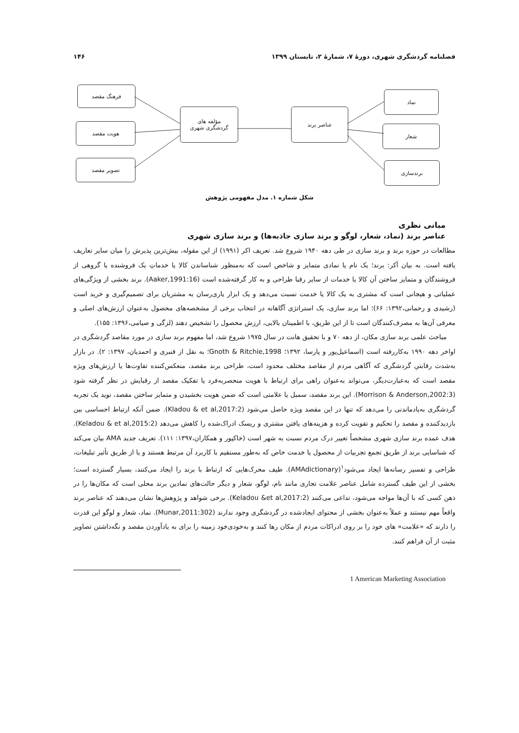فصلنامه گردشگری شهری، دورهٔ ۷، شمارهٔ ۲، تابستان ۱۳۹۹ ۱۴۶
فرهنگ مقصد
هویت مقصد
تصویر مقصد
مؤلفه های
گردشگری شهری
عناصر برند
نماد
شعار
برندسازی
شکل شماره ۱. مدل مفهومی پژوهش
مبانی نظری
عناصر برند (نماد، شعار، لوگو و برند سازی جاذبه‌ها) و برند سازی شهری
مطالعات در حوزه برند و برند سازی در طی دهه ۱۹۴۰ شروع شد. تعریف اکر (۱۹۹۱) از این مقوله، بیش‌ترین پذیرش را میان سایر تعاریف یافته است. به بیان آکر: برند؛ یک نام یا نمادی متمایز و شاخص است که به‌منظور شناساندن کالا یا خدماتِ یک فروشنده یا گروهی از فروشندگان و متمایز ساختن آن کالا یا خدمات از سایر رقبا طراحی و به کار گرفته‌شده است (Aaker,1991:16). برند بخشی از ویژگی‌های عملیاتی و هیجانی است که مشتری به یک کالا یا خدمت نسبت می‌دهد و یک ابزار یاری‌رسان به مشتریان برای تصمیم‌گیری و خرید است (رشیدی و رحمانی،۱۳۹۲: ۶۶)؛ اما برند سازی، یک استراتژی آگاهانه در انتخاب برخی از مشخصه‌های محصول به‌عنوان ارزش‌های اصلی و معرفی آن‌ها به مصرف‌کنندگان است تا از این طریق، با اطمینان بالایی، ارزش محصول را تشخیص دهند (لزگی و صیامی،۱۳۹۶: ۱۵۵).
مباحث علمی برند سازی مکان، از دهه ۷۰ و با تحقیق هانت در سال ۱۹۷۵ شروع شد، اما مفهوم برند سازی در مورد مقاصد گردشگری در اواخر دهه ۱۹۹۰ به‌کاررفته است (اسماعیل‌پور و پارسا، ۱۳۹۲؛ Gnoth & Ritchie,1998؛ به نقل از قنبری و احمدیان، ۱۳۹۷: ۲). در بازارِ به‌شدت رقابتیِ گردشگری که آگاهی مردم از مقاصد مختلف محدود است، طراحی برند مقصد، منعکس‌کننده تفاوت‌ها یا ارزش‌های ویژه مقصد است که به‌عبارت‌دیگر، می‌تواند به‌عنوان راهی برای ارتباط با هویت منحصربه‌فرد یا تفکیک مقصد از رقبایش در نظر گرفته شود (Morrison & Anderson,2002:3). این برند مقصد، سمبل یا علامتی است که ضمن هویت بخشیدن و متمایز ساختن مقصد، نوید یک تجربه گردشگری به‌یادماندنی را می‌دهد که تنها در این مقصد ویژه حاصل می‌شود (Kladou & et al,2017:2). ضمن آنکه ارتباط احساسی بین بازدیدکننده و مقصد را تحکیم و تقویت کرده و هزینه‌های یافتن مشتری و ریسک ادراک‌شده را کاهش می‌دهد (Keladou & et al,2015:2). هدف عمده برند سازی شهری مشخصاً تغییر درک مردم نسبت به شهر است (خاکپور و همکاران،۱۳۹۷: ۱۱۱). تعریف جدید AMA بیان می‌کند که شناسایی برند از طریق تجمع تجربیات از محصول یا خدمت خاص که به‌طور مستقیم با کاربرد آن مرتبط هستند و یا از طریق تأثیر تبلیغات، طراحی و تفسیر رسانه‌ها ایجاد می‌شود<sup>۱</sup>(AMAdictionary). طیف محرک‌هایی که ارتباط با برند را ایجاد می‌کنند، بسیار گسترده است؛ بخشی از این طیف گسترده شامل عناصر علامت تجاری مانند نام، لوگو، شعار و دیگر حالت‌های نمادین برند محلی است که مکان‌ها را در ذهن کسی که با آن‌ها مواجه می‌شود، تداعی می‌کنند (Keladou &et al,2017:2). برخی شواهد و پژوهش‌ها نشان می‌دهند که عناصر برند واقعاً مهم نیستند و عملاً به‌عنوان بخشی از محتوای ایجادشده در گردشگری وجود ندارند (Munar,2011:302). نماد، شعار و لوگو این قدرت را دارند که «علامت» های خود را بر روی ادراکات مردم از مکان رها کنند و به‌خودی‌خود زمینه را برای به یادآوردن مقصد و نگه‌داشتن تصاویر مثبت از آن فراهم کنند.
1 American Marketing Association